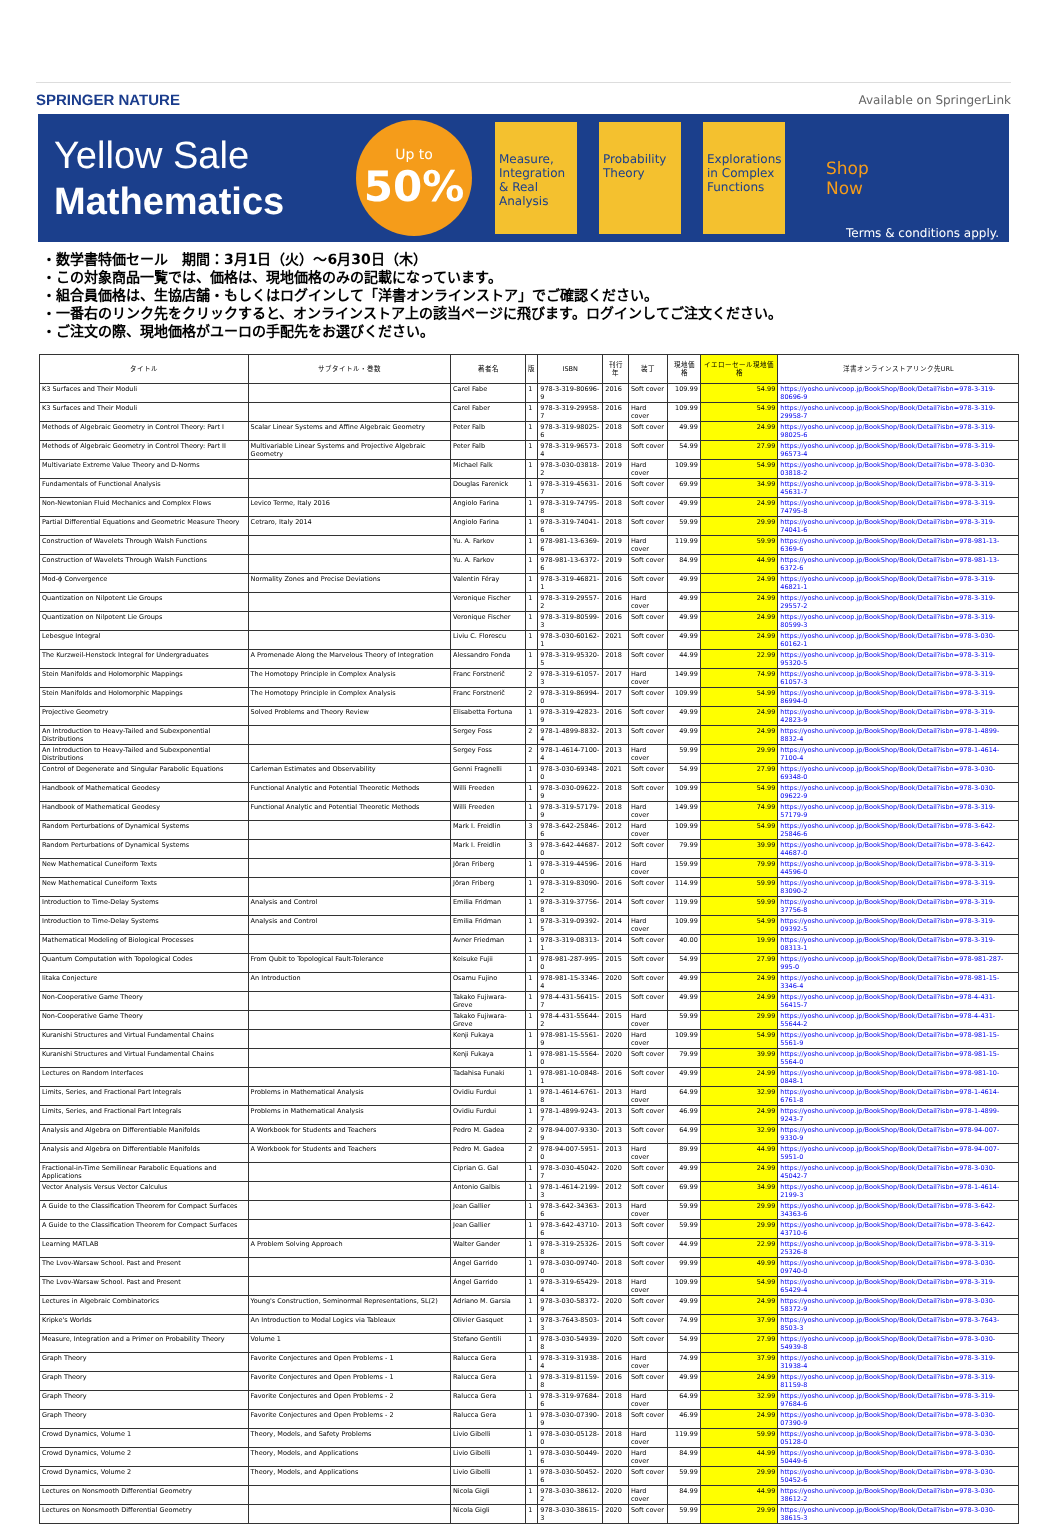SPRINGER NATURE
Available on SpringerLink
Yellow Sale
Mathematics
Up to
50%
Measure, Integration & Real Analysis
Probability Theory
Explorations in Complex Functions
Shop
Now
Terms & conditions apply.
・数学書特価セール　期間：3月1日（火）～6月30日（木）
・この対象商品一覧では、価格は、現地価格のみの記載になっています。
・組合員価格は、生協店舗・もしくはログインして「洋書オンラインストア」でご確認ください。
・一番右のリンク先をクリックすると、オンラインストア上の該当ページに飛びます。ログインしてご注文ください。
・ご注文の際、現地価格がユーロの手配先をお選びください。
| タイトル | サブタイトル・巻数 | 著者名 | 版 | ISBN | 刊行年 | 装丁 | 現地価格 | イエローセール現地価格 | 洋書オンラインストアリンク先URL |
| --- | --- | --- | --- | --- | --- | --- | --- | --- | --- |
| K3 Surfaces and Their Moduli | | Carel Fabe | 1 | 978-3-319-80696-9 | 2016 | Soft cover | 109.99 | 54.99 | https://yosho.univcoop.jp/BookShop/Book/Detail?isbn=978-3-319-80696-9 |
| K3 Surfaces and Their Moduli | | Carel Faber | 1 | 978-3-319-29958-7 | 2016 | Hard cover | 109.99 | 54.99 | https://yosho.univcoop.jp/BookShop/Book/Detail?isbn=978-3-319-29958-7 |
| Methods of Algebraic Geometry in Control Theory: Part I | Scalar Linear Systems and Affine Algebraic Geometry | Peter Falb | 1 | 978-3-319-98025-6 | 2018 | Soft cover | 49.99 | 24.99 | https://yosho.univcoop.jp/BookShop/Book/Detail?isbn=978-3-319-98025-6 |
| Methods of Algebraic Geometry in Control Theory: Part II | Multivariable Linear Systems and Projective Algebraic Geometry | Peter Falb | 1 | 978-3-319-96573-4 | 2018 | Soft cover | 54.99 | 27.99 | https://yosho.univcoop.jp/BookShop/Book/Detail?isbn=978-3-319-96573-4 |
| Multivariate Extreme Value Theory and D-Norms | | Michael Falk | 1 | 978-3-030-03818-2 | 2019 | Hard cover | 109.99 | 54.99 | https://yosho.univcoop.jp/BookShop/Book/Detail?isbn=978-3-030-03818-2 |
| Fundamentals of Functional Analysis | | Douglas Farenick | 1 | 978-3-319-45631-7 | 2016 | Soft cover | 69.99 | 34.99 | https://yosho.univcoop.jp/BookShop/Book/Detail?isbn=978-3-319-45631-7 |
| Non-Newtonian Fluid Mechanics and Complex Flows | Levico Terme, Italy 2016 | Angiolo Farina | 1 | 978-3-319-74795-8 | 2018 | Soft cover | 49.99 | 24.99 | https://yosho.univcoop.jp/BookShop/Book/Detail?isbn=978-3-319-74795-8 |
| Partial Differential Equations and Geometric Measure Theory | Cetraro, Italy 2014 | Angiolo Farina | 1 | 978-3-319-74041-6 | 2018 | Soft cover | 59.99 | 29.99 | https://yosho.univcoop.jp/BookShop/Book/Detail?isbn=978-3-319-74041-6 |
| Construction of Wavelets Through Walsh Functions | | Yu. A. Farkov | 1 | 978-981-13-6369-6 | 2019 | Hard cover | 119.99 | 59.99 | https://yosho.univcoop.jp/BookShop/Book/Detail?isbn=978-981-13-6369-6 |
| Construction of Wavelets Through Walsh Functions | | Yu. A. Farkov | 1 | 978-981-13-6372-6 | 2019 | Soft cover | 84.99 | 44.99 | https://yosho.univcoop.jp/BookShop/Book/Detail?isbn=978-981-13-6372-6 |
| Mod-ϕ Convergence | Normality Zones and Precise Deviations | Valentin Féray | 1 | 978-3-319-46821-1 | 2016 | Soft cover | 49.99 | 24.99 | https://yosho.univcoop.jp/BookShop/Book/Detail?isbn=978-3-319-46821-1 |
| Quantization on Nilpotent Lie Groups | | Veronique Fischer | 1 | 978-3-319-29557-2 | 2016 | Hard cover | 49.99 | 24.99 | https://yosho.univcoop.jp/BookShop/Book/Detail?isbn=978-3-319-29557-2 |
| Quantization on Nilpotent Lie Groups | | Veronique Fischer | 1 | 978-3-319-80599-3 | 2016 | Soft cover | 49.99 | 24.99 | https://yosho.univcoop.jp/BookShop/Book/Detail?isbn=978-3-319-80599-3 |
| Lebesgue Integral | | Liviu C. Florescu | 1 | 978-3-030-60162-1 | 2021 | Soft cover | 49.99 | 24.99 | https://yosho.univcoop.jp/BookShop/Book/Detail?isbn=978-3-030-60162-1 |
| The Kurzweil-Henstock Integral for Undergraduates | A Promenade Along the Marvelous Theory of Integration | Alessandro Fonda | 1 | 978-3-319-95320-5 | 2018 | Soft cover | 44.99 | 22.99 | https://yosho.univcoop.jp/BookShop/Book/Detail?isbn=978-3-319-95320-5 |
| Stein Manifolds and Holomorphic Mappings | The Homotopy Principle in Complex Analysis | Franc Forstnerič | 2 | 978-3-319-61057-3 | 2017 | Hard cover | 149.99 | 74.99 | https://yosho.univcoop.jp/BookShop/Book/Detail?isbn=978-3-319-61057-3 |
| Stein Manifolds and Holomorphic Mappings | The Homotopy Principle in Complex Analysis | Franc Forstnerič | 2 | 978-3-319-86994-0 | 2017 | Soft cover | 109.99 | 54.99 | https://yosho.univcoop.jp/BookShop/Book/Detail?isbn=978-3-319-86994-0 |
| Projective Geometry | Solved Problems and Theory Review | Elisabetta Fortuna | 1 | 978-3-319-42823-9 | 2016 | Soft cover | 49.99 | 24.99 | https://yosho.univcoop.jp/BookShop/Book/Detail?isbn=978-3-319-42823-9 |
| An Introduction to Heavy-Tailed and Subexponential Distributions | | Sergey Foss | 2 | 978-1-4899-8832-4 | 2013 | Soft cover | 49.99 | 24.99 | https://yosho.univcoop.jp/BookShop/Book/Detail?isbn=978-1-4899-8832-4 |
| An Introduction to Heavy-Tailed and Subexponential Distributions | | Sergey Foss | 2 | 978-1-4614-7100-4 | 2013 | Hard cover | 59.99 | 29.99 | https://yosho.univcoop.jp/BookShop/Book/Detail?isbn=978-1-4614-7100-4 |
| Control of Degenerate and Singular Parabolic Equations | Carleman Estimates and Observability | Genni Fragnelli | 1 | 978-3-030-69348-0 | 2021 | Soft cover | 54.99 | 27.99 | https://yosho.univcoop.jp/BookShop/Book/Detail?isbn=978-3-030-69348-0 |
| Handbook of Mathematical Geodesy | Functional Analytic and Potential Theoretic Methods | Willi Freeden | 1 | 978-3-030-09622-9 | 2018 | Soft cover | 109.99 | 54.99 | https://yosho.univcoop.jp/BookShop/Book/Detail?isbn=978-3-030-09622-9 |
| Handbook of Mathematical Geodesy | Functional Analytic and Potential Theoretic Methods | Willi Freeden | 1 | 978-3-319-57179-9 | 2018 | Hard cover | 149.99 | 74.99 | https://yosho.univcoop.jp/BookShop/Book/Detail?isbn=978-3-319-57179-9 |
| Random Perturbations of Dynamical Systems | | Mark I. Freidlin | 3 | 978-3-642-25846-6 | 2012 | Hard cover | 109.99 | 54.99 | https://yosho.univcoop.jp/BookShop/Book/Detail?isbn=978-3-642-25846-6 |
| Random Perturbations of Dynamical Systems | | Mark I. Freidlin | 3 | 978-3-642-44687-0 | 2012 | Soft cover | 79.99 | 39.99 | https://yosho.univcoop.jp/BookShop/Book/Detail?isbn=978-3-642-44687-0 |
| New Mathematical Cuneiform Texts | | Jöran Friberg | 1 | 978-3-319-44596-0 | 2016 | Hard cover | 159.99 | 79.99 | https://yosho.univcoop.jp/BookShop/Book/Detail?isbn=978-3-319-44596-0 |
| New Mathematical Cuneiform Texts | | Jöran Friberg | 1 | 978-3-319-83090-2 | 2016 | Soft cover | 114.99 | 59.99 | https://yosho.univcoop.jp/BookShop/Book/Detail?isbn=978-3-319-83090-2 |
| Introduction to Time-Delay Systems | Analysis and Control | Emilia Fridman | 1 | 978-3-319-37756-8 | 2014 | Soft cover | 119.99 | 59.99 | https://yosho.univcoop.jp/BookShop/Book/Detail?isbn=978-3-319-37756-8 |
| Introduction to Time-Delay Systems | Analysis and Control | Emilia Fridman | 1 | 978-3-319-09392-5 | 2014 | Hard cover | 109.99 | 54.99 | https://yosho.univcoop.jp/BookShop/Book/Detail?isbn=978-3-319-09392-5 |
| Mathematical Modeling of Biological Processes | | Avner Friedman | 1 | 978-3-319-08313-1 | 2014 | Soft cover | 40.00 | 19.99 | https://yosho.univcoop.jp/BookShop/Book/Detail?isbn=978-3-319-08313-1 |
| Quantum Computation with Topological Codes | From Qubit to Topological Fault-Tolerance | Keisuke Fujii | 1 | 978-981-287-995-0 | 2015 | Soft cover | 54.99 | 27.99 | https://yosho.univcoop.jp/BookShop/Book/Detail?isbn=978-981-287-995-0 |
| Iitaka Conjecture | An Introduction | Osamu Fujino | 1 | 978-981-15-3346-4 | 2020 | Soft cover | 49.99 | 24.99 | https://yosho.univcoop.jp/BookShop/Book/Detail?isbn=978-981-15-3346-4 |
| Non-Cooperative Game Theory | | Takako Fujiwara-Greve | 1 | 978-4-431-56415-7 | 2015 | Soft cover | 49.99 | 24.99 | https://yosho.univcoop.jp/BookShop/Book/Detail?isbn=978-4-431-56415-7 |
| Non-Cooperative Game Theory | | Takako Fujiwara-Greve | 1 | 978-4-431-55644-2 | 2015 | Hard cover | 59.99 | 29.99 | https://yosho.univcoop.jp/BookShop/Book/Detail?isbn=978-4-431-55644-2 |
| Kuranishi Structures and Virtual Fundamental Chains | | Kenji Fukaya | 1 | 978-981-15-5561-9 | 2020 | Hard cover | 109.99 | 54.99 | https://yosho.univcoop.jp/BookShop/Book/Detail?isbn=978-981-15-5561-9 |
| Kuranishi Structures and Virtual Fundamental Chains | | Kenji Fukaya | 1 | 978-981-15-5564-0 | 2020 | Soft cover | 79.99 | 39.99 | https://yosho.univcoop.jp/BookShop/Book/Detail?isbn=978-981-15-5564-0 |
| Lectures on Random Interfaces | | Tadahisa Funaki | 1 | 978-981-10-0848-1 | 2016 | Soft cover | 49.99 | 24.99 | https://yosho.univcoop.jp/BookShop/Book/Detail?isbn=978-981-10-0848-1 |
| Limits, Series, and Fractional Part Integrals | Problems in Mathematical Analysis | Ovidiu Furdui | 1 | 978-1-4614-6761-8 | 2013 | Hard cover | 64.99 | 32.99 | https://yosho.univcoop.jp/BookShop/Book/Detail?isbn=978-1-4614-6761-8 |
| Limits, Series, and Fractional Part Integrals | Problems in Mathematical Analysis | Ovidiu Furdui | 1 | 978-1-4899-9243-7 | 2013 | Soft cover | 46.99 | 24.99 | https://yosho.univcoop.jp/BookShop/Book/Detail?isbn=978-1-4899-9243-7 |
| Analysis and Algebra on Differentiable Manifolds | A Workbook for Students and Teachers | Pedro M. Gadea | 2 | 978-94-007-9330-9 | 2013 | Soft cover | 64.99 | 32.99 | https://yosho.univcoop.jp/BookShop/Book/Detail?isbn=978-94-007-9330-9 |
| Analysis and Algebra on Differentiable Manifolds | A Workbook for Students and Teachers | Pedro M. Gadea | 2 | 978-94-007-5951-0 | 2013 | Hard cover | 89.99 | 44.99 | https://yosho.univcoop.jp/BookShop/Book/Detail?isbn=978-94-007-5951-0 |
| Fractional-in-Time Semilinear Parabolic Equations and Applications | | Ciprian G. Gal | 1 | 978-3-030-45042-7 | 2020 | Soft cover | 49.99 | 24.99 | https://yosho.univcoop.jp/BookShop/Book/Detail?isbn=978-3-030-45042-7 |
| Vector Analysis Versus Vector Calculus | | Antonio Galbis | 1 | 978-1-4614-2199-3 | 2012 | Soft cover | 69.99 | 34.99 | https://yosho.univcoop.jp/BookShop/Book/Detail?isbn=978-1-4614-2199-3 |
| A Guide to the Classification Theorem for Compact Surfaces | | Jean Gallier | 1 | 978-3-642-34363-6 | 2013 | Hard cover | 59.99 | 29.99 | https://yosho.univcoop.jp/BookShop/Book/Detail?isbn=978-3-642-34363-6 |
| A Guide to the Classification Theorem for Compact Surfaces | | Jean Gallier | 1 | 978-3-642-43710-6 | 2013 | Soft cover | 59.99 | 29.99 | https://yosho.univcoop.jp/BookShop/Book/Detail?isbn=978-3-642-43710-6 |
| Learning MATLAB | A Problem Solving Approach | Walter Gander | 1 | 978-3-319-25326-8 | 2015 | Soft cover | 44.99 | 22.99 | https://yosho.univcoop.jp/BookShop/Book/Detail?isbn=978-3-319-25326-8 |
| The Lvov-Warsaw School. Past and Present | | Ángel Garrido | 1 | 978-3-030-09740-0 | 2018 | Soft cover | 99.99 | 49.99 | https://yosho.univcoop.jp/BookShop/Book/Detail?isbn=978-3-030-09740-0 |
| The Lvov-Warsaw School. Past and Present | | Ángel Garrido | 1 | 978-3-319-65429-4 | 2018 | Hard cover | 109.99 | 54.99 | https://yosho.univcoop.jp/BookShop/Book/Detail?isbn=978-3-319-65429-4 |
| Lectures in Algebraic Combinatorics | Young's Construction, Seminormal Representations, SL(2) | Adriano M. Garsia | 1 | 978-3-030-58372-9 | 2020 | Soft cover | 49.99 | 24.99 | https://yosho.univcoop.jp/BookShop/Book/Detail?isbn=978-3-030-58372-9 |
| Kripke's Worlds | An Introduction to Modal Logics via Tableaux | Olivier Gasquet | 1 | 978-3-7643-8503-3 | 2014 | Soft cover | 74.99 | 37.99 | https://yosho.univcoop.jp/BookShop/Book/Detail?isbn=978-3-7643-8503-3 |
| Measure, Integration and a Primer on Probability Theory | Volume 1 | Stefano Gentili | 1 | 978-3-030-54939-8 | 2020 | Soft cover | 54.99 | 27.99 | https://yosho.univcoop.jp/BookShop/Book/Detail?isbn=978-3-030-54939-8 |
| Graph Theory | Favorite Conjectures and Open Problems - 1 | Ralucca Gera | 1 | 978-3-319-31938-4 | 2016 | Hard cover | 74.99 | 37.99 | https://yosho.univcoop.jp/BookShop/Book/Detail?isbn=978-3-319-31938-4 |
| Graph Theory | Favorite Conjectures and Open Problems - 1 | Ralucca Gera | 1 | 978-3-319-81159-8 | 2016 | Soft cover | 49.99 | 24.99 | https://yosho.univcoop.jp/BookShop/Book/Detail?isbn=978-3-319-81159-8 |
| Graph Theory | Favorite Conjectures and Open Problems - 2 | Ralucca Gera | 1 | 978-3-319-97684-6 | 2018 | Hard cover | 64.99 | 32.99 | https://yosho.univcoop.jp/BookShop/Book/Detail?isbn=978-3-319-97684-6 |
| Graph Theory | Favorite Conjectures and Open Problems - 2 | Ralucca Gera | 1 | 978-3-030-07390-9 | 2018 | Soft cover | 46.99 | 24.99 | https://yosho.univcoop.jp/BookShop/Book/Detail?isbn=978-3-030-07390-9 |
| Crowd Dynamics, Volume 1 | Theory, Models, and Safety Problems | Livio Gibelli | 1 | 978-3-030-05128-0 | 2018 | Hard cover | 119.99 | 59.99 | https://yosho.univcoop.jp/BookShop/Book/Detail?isbn=978-3-030-05128-0 |
| Crowd Dynamics, Volume 2 | Theory, Models, and Applications | Livio Gibelli | 1 | 978-3-030-50449-6 | 2020 | Hard cover | 84.99 | 44.99 | https://yosho.univcoop.jp/BookShop/Book/Detail?isbn=978-3-030-50449-6 |
| Crowd Dynamics, Volume 2 | Theory, Models, and Applications | Livio Gibelli | 1 | 978-3-030-50452-6 | 2020 | Soft cover | 59.99 | 29.99 | https://yosho.univcoop.jp/BookShop/Book/Detail?isbn=978-3-030-50452-6 |
| Lectures on Nonsmooth Differential Geometry | | Nicola Gigli | 1 | 978-3-030-38612-2 | 2020 | Hard cover | 84.99 | 44.99 | https://yosho.univcoop.jp/BookShop/Book/Detail?isbn=978-3-030-38612-2 |
| Lectures on Nonsmooth Differential Geometry | | Nicola Gigli | 1 | 978-3-030-38615-3 | 2020 | Soft cover | 59.99 | 29.99 | https://yosho.univcoop.jp/BookShop/Book/Detail?isbn=978-3-030-38615-3 |